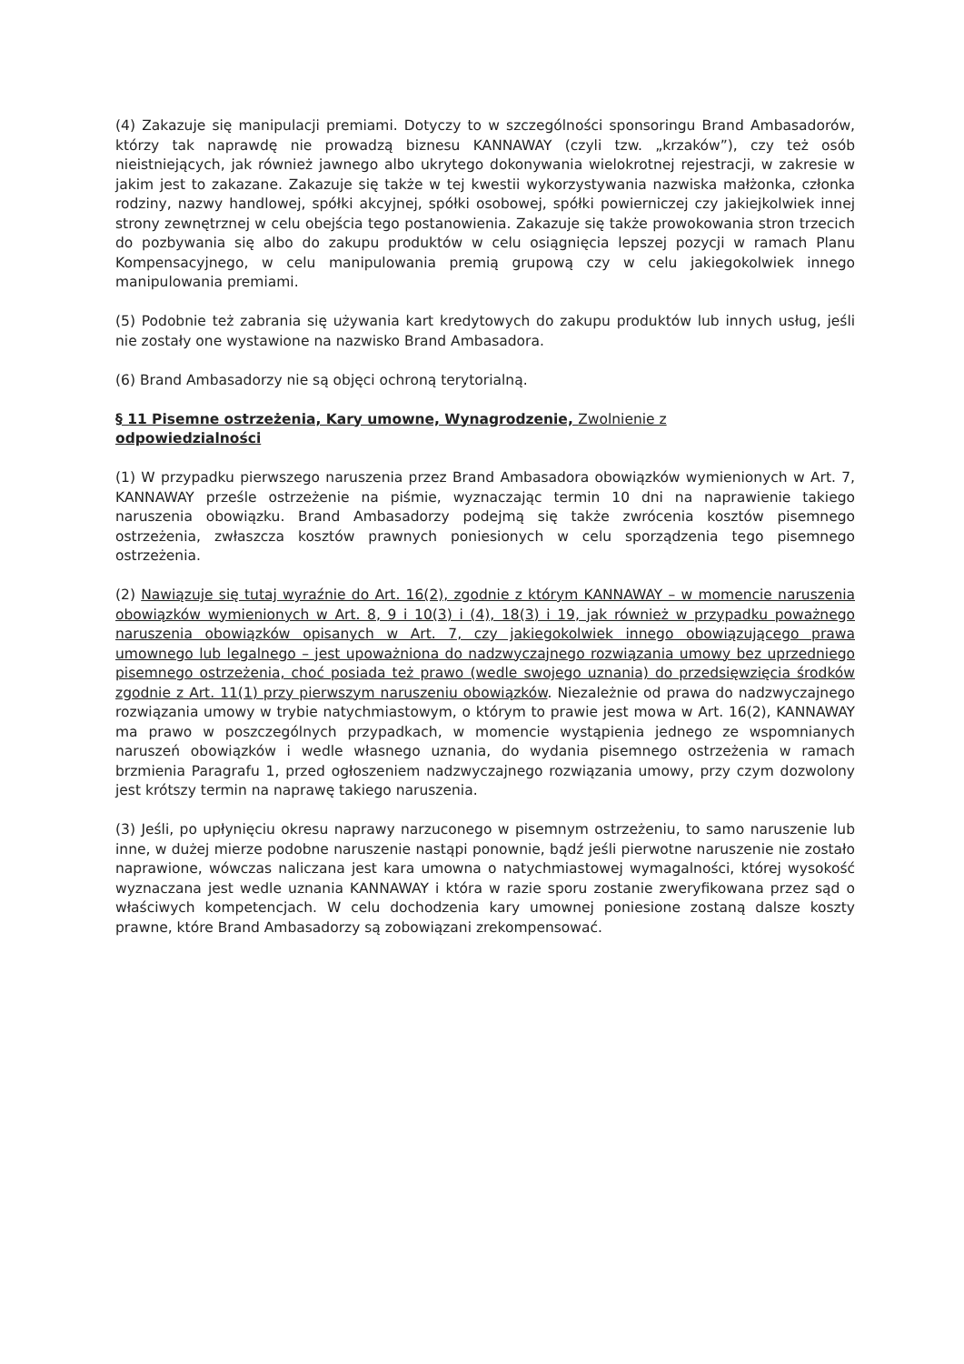(4) Zakazuje się manipulacji premiami. Dotyczy to w szczególności sponsoringu Brand Ambasadorów, którzy tak naprawdę nie prowadzą biznesu KANNAWAY (czyli tzw. „krzaków”), czy też osób nieistniejących, jak również jawnego albo ukrytego dokonywania wielokrotnej rejestracji, w zakresie w jakim jest to zakazane. Zakazuje się także w tej kwestii wykorzystywania nazwiska małżonka, członka rodziny, nazwy handlowej, spółki akcyjnej, spółki osobowej, spółki powierniczej czy jakiejkolwiek innej strony zewnętrznej w celu obejścia tego postanowienia. Zakazuje się także prowokowania stron trzecich do pozbywania się albo do zakupu produktów w celu osiągnięcia lepszej pozycji w ramach Planu Kompensacyjnego, w celu manipulowania premią grupową czy w celu jakiegokolwiek innego manipulowania premiami.
(5) Podobnie też zabrania się używania kart kredytowych do zakupu produktów lub innych usług, jeśli nie zostały one wystawione na nazwisko Brand Ambasadora.
(6) Brand Ambasadorzy nie są objęci ochroną terytorialną.
§ 11 Pisemne ostrzeżenia, Kary umowne, Wynagrodzenie, Zwolnienie z
odpowiedzialności
(1) W przypadku pierwszego naruszenia przez Brand Ambasadora obowiązków wymienionych w Art. 7, KANNAWAY prześle ostrzeżenie na piśmie, wyznaczając termin 10 dni na naprawienie takiego naruszenia obowiązku. Brand Ambasadorzy podejmą się także zwrócenia kosztów pisemnego ostrzeżenia, zwłaszcza kosztów prawnych poniesionych w celu sporządzenia tego pisemnego ostrzeżenia.
(2) Nawiązuje się tutaj wyraźnie do Art. 16(2), zgodnie z którym KANNAWAY – w momencie naruszenia obowiązków wymienionych w Art. 8, 9 i 10(3) i (4), 18(3) i 19, jak również w przypadku poważnego naruszenia obowiązków opisanych w Art. 7, czy jakiegokolwiek innego obowiązującego prawa umownego lub legalnego – jest upoważniona do nadzwyczajnego rozwiązania umowy bez uprzedniego pisemnego ostrzeżenia, choć posiada też prawo (wedle swojego uznania) do przedsięwzięcia środków zgodnie z Art. 11(1) przy pierwszym naruszeniu obowiązków. Niezależnie od prawa do nadzwyczajnego rozwiązania umowy w trybie natychmiastowym, o którym to prawie jest mowa w Art. 16(2), KANNAWAY ma prawo w poszczególnych przypadkach, w momencie wystąpienia jednego ze wspomnianych naruszeń obowiązków i wedle własnego uznania, do wydania pisemnego ostrzeżenia w ramach brzmienia Paragrafu 1, przed ogłoszeniem nadzwyczajnego rozwiązania umowy, przy czym dozwolony jest krótszy termin na naprawę takiego naruszenia.
(3) Jeśli, po upłynięciu okresu naprawy narzuconego w pisemnym ostrzeżeniu, to samo naruszenie lub inne, w dużej mierze podobne naruszenie nastąpi ponownie, bądź jeśli pierwotne naruszenie nie zostało naprawione, wówczas naliczana jest kara umowna o natychmiastowej wymagalności, której wysokość wyznaczana jest wedle uznania KANNAWAY i która w razie sporu zostanie zweryfikowana przez sąd o właściwych kompetencjach. W celu dochodzenia kary umownej poniesione zostaną dalsze koszty prawne, które Brand Ambasadorzy są zobowiązani zrekompensować.